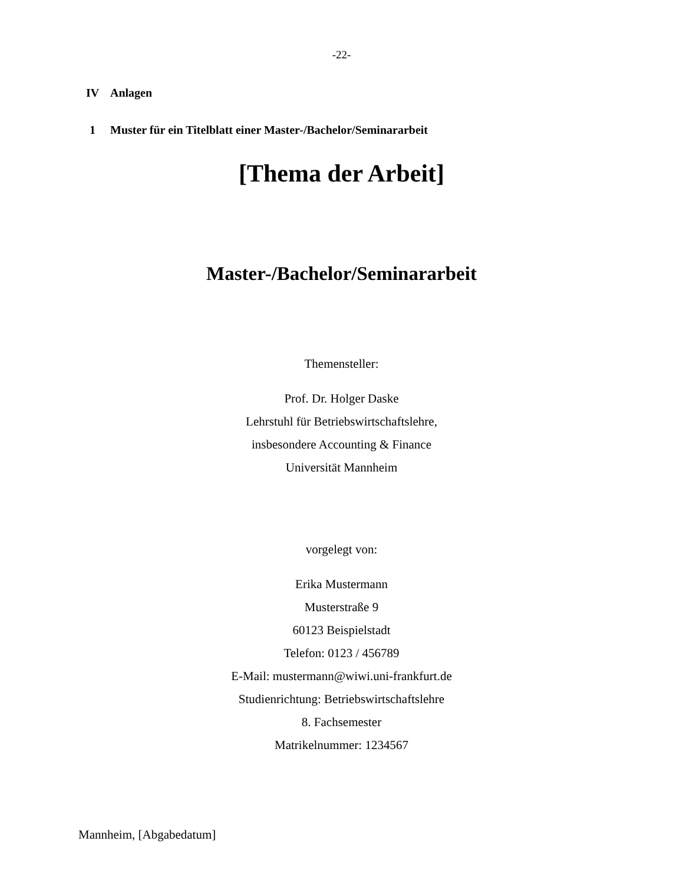-22-
IV Anlagen
1 Muster für ein Titelblatt einer Master-/Bachelor/Seminararbeit
[Thema der Arbeit]
Master-/Bachelor/Seminararbeit
Themensteller:
Prof. Dr. Holger Daske
Lehrstuhl für Betriebswirtschaftslehre,
insbesondere Accounting & Finance
Universität Mannheim
vorgelegt von:
Erika Mustermann
Musterstraße 9
60123 Beispielstadt
Telefon: 0123 / 456789
E-Mail: mustermann@wiwi.uni-frankfurt.de
Studienrichtung: Betriebswirtschaftslehre
8. Fachsemester
Matrikelnummer: 1234567
Mannheim, [Abgabedatum]